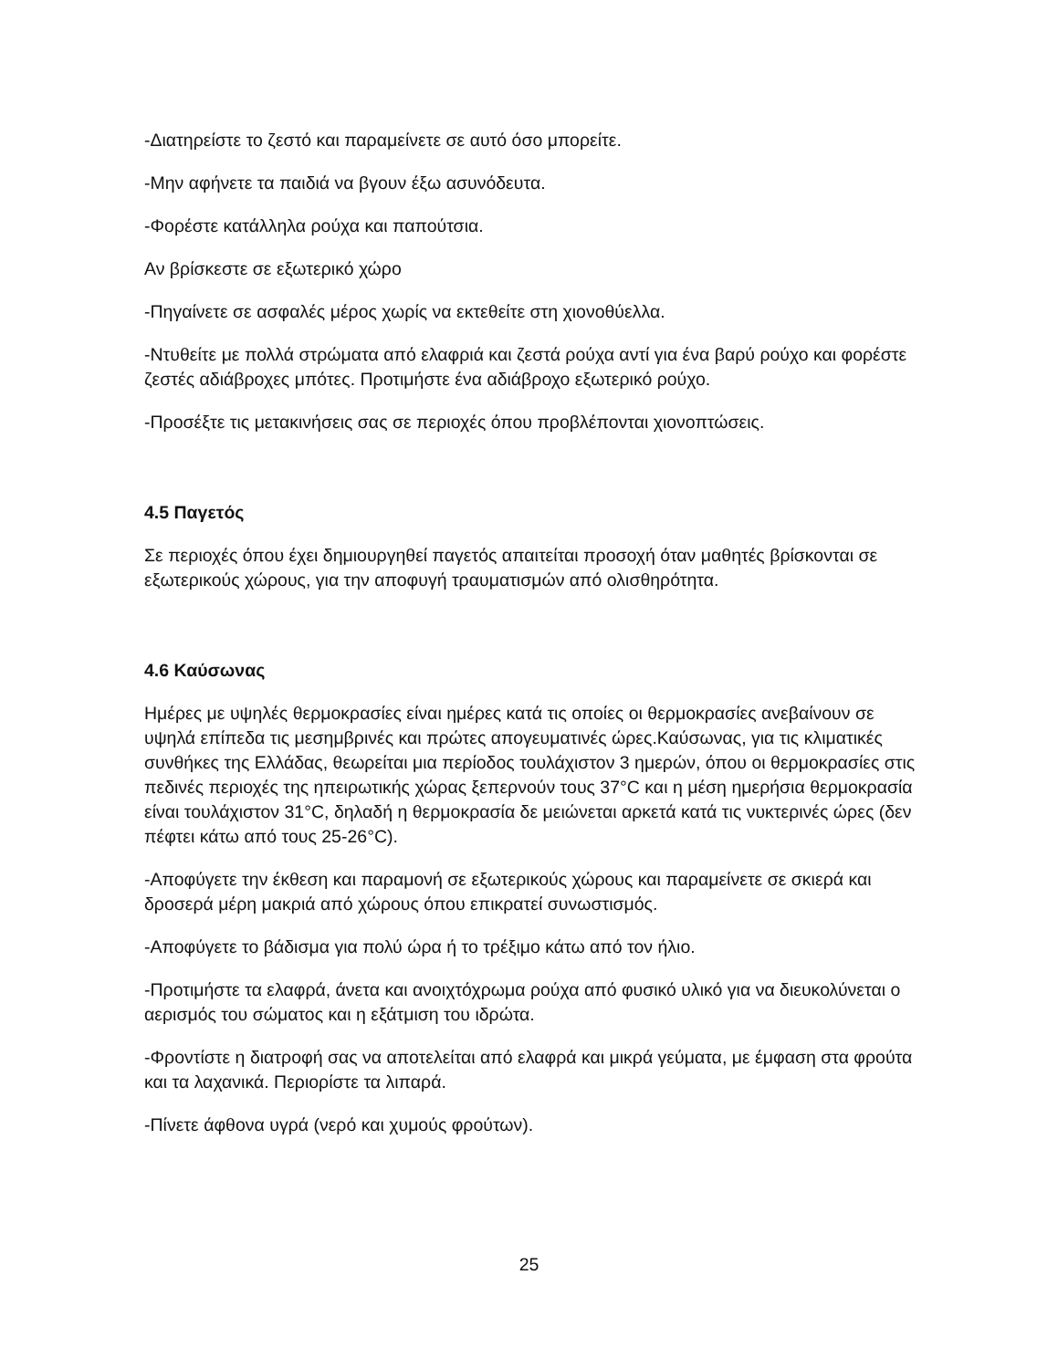-Διατηρείστε το ζεστό και παραμείνετε σε αυτό όσο μπορείτε.
-Μην αφήνετε τα παιδιά να βγουν έξω ασυνόδευτα.
-Φορέστε κατάλληλα ρούχα και παπούτσια.
Αν βρίσκεστε σε εξωτερικό χώρο
-Πηγαίνετε σε ασφαλές μέρος χωρίς να εκτεθείτε στη χιονοθύελλα.
-Ντυθείτε με πολλά στρώματα από ελαφριά και ζεστά ρούχα αντί για ένα βαρύ ρούχο και φορέστε ζεστές αδιάβροχες μπότες. Προτιμήστε ένα αδιάβροχο εξωτερικό ρούχο.
-Προσέξτε τις μετακινήσεις σας σε περιοχές όπου προβλέπονται χιονοπτώσεις.
4.5 Παγετός
Σε περιοχές όπου έχει δημιουργηθεί παγετός απαιτείται προσοχή όταν μαθητές βρίσκονται σε εξωτερικούς χώρους, για την αποφυγή τραυματισμών από ολισθηρότητα.
4.6 Καύσωνας
Ημέρες με υψηλές θερμοκρασίες είναι ημέρες κατά τις οποίες οι θερμοκρασίες ανεβαίνουν σε υψηλά επίπεδα τις μεσημβρινές και πρώτες απογευματινές ώρες.Καύσωνας, για τις κλιματικές συνθήκες της Ελλάδας, θεωρείται μια περίοδος τουλάχιστον 3 ημερών, όπου οι θερμοκρασίες στις πεδινές περιοχές της ηπειρωτικής χώρας ξεπερνούν τους 37°C και η μέση ημερήσια θερμοκρασία είναι τουλάχιστον 31°C, δηλαδή η θερμοκρασία δε μειώνεται αρκετά κατά τις νυκτερινές ώρες (δεν πέφτει κάτω από τους 25-26°C).
-Αποφύγετε την έκθεση και παραμονή σε εξωτερικούς χώρους και παραμείνετε σε σκιερά και δροσερά μέρη μακριά από χώρους όπου επικρατεί συνωστισμός.
-Αποφύγετε το βάδισμα για πολύ ώρα ή το τρέξιμο κάτω από τον ήλιο.
-Προτιμήστε τα ελαφρά, άνετα και ανοιχτόχρωμα ρούχα από φυσικό υλικό για να διευκολύνεται ο αερισμός του σώματος και η εξάτμιση του ιδρώτα.
-Φροντίστε η διατροφή σας να αποτελείται από ελαφρά και μικρά γεύματα, με έμφαση στα φρούτα και τα λαχανικά. Περιορίστε τα λιπαρά.
-Πίνετε άφθονα υγρά (νερό και χυμούς φρούτων).
25